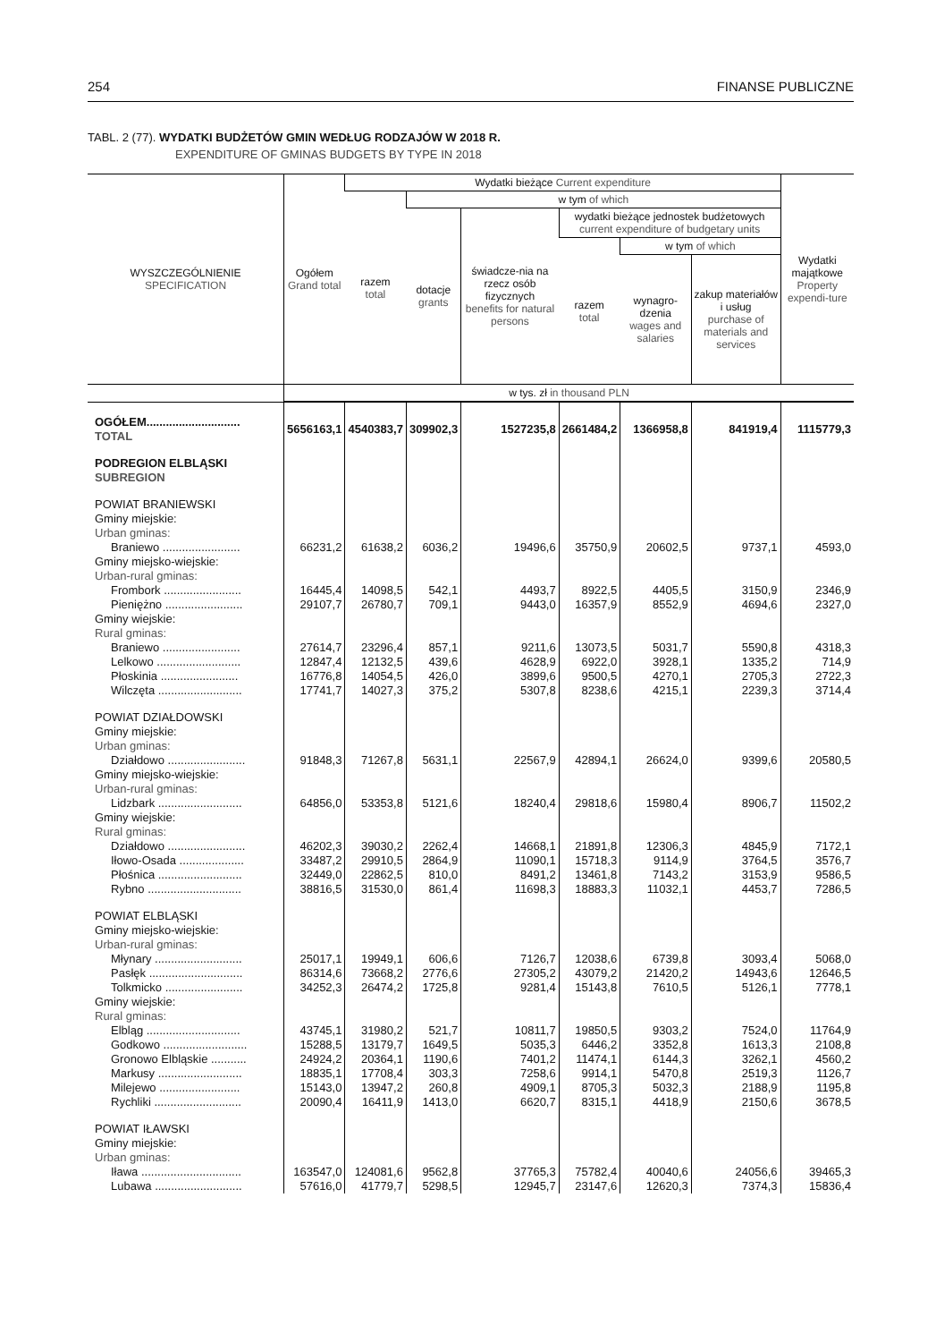254 FINANSE PUBLICZNE
TABL. 2 (77). WYDATKI BUDŻETÓW GMIN WEDŁUG RODZAJÓW W 2018 R.
EXPENDITURE OF GMINAS BUDGETS BY TYPE IN 2018
| WYSZCZEGÓLNIENIE SPECIFICATION | Ogółem Grand total | Wydatki bieżące Current expenditure | | | | | | Wydatki majątkowe Property expendi-ture |
| --- | --- | --- | --- | --- | --- | --- | --- | --- |
| | | razem total | w tym of which | | | | | |
| | | | dotacje grants | świadcze-nia na rzecz osób fizycznych benefits for natural persons | wydatki bieżące jednostek budżetowych current expenditure of budgetary units | | | |
| | | | | | razem total | w tym of which | | |
| | | | | | | wynagro-dzenia wages and salaries | zakup materiałów i usług purchase of materials and services | |
| | w tys. zł in thousand PLN | | | | | | | |
| OGÓŁEM............................. TOTAL | 5656163,1 | 4540383,7 | 309902,3 | 1527235,8 | 2661484,2 | 1366958,8 | 841919,4 | 1115779,3 |
| PODREGION ELBLĄSKI SUBREGION | | | | | | | | |
| POWIAT BRANIEWSKI Gminy miejskie: Urban gminas: | | | | | | | | |
| Braniewo ........................ | 66231,2 | 61638,2 | 6036,2 | 19496,6 | 35750,9 | 20602,5 | 9737,1 | 4593,0 |
| Gminy miejsko-wiejskie: Urban-rural gminas: | | | | | | | | |
| Frombork ........................ | 16445,4 | 14098,5 | 542,1 | 4493,7 | 8922,5 | 4405,5 | 3150,9 | 2346,9 |
| Pieniężno ........................ | 29107,7 | 26780,7 | 709,1 | 9443,0 | 16357,9 | 8552,9 | 4694,6 | 2327,0 |
| Gminy wiejskie: Rural gminas: | | | | | | | | |
| Braniewo ........................ | 27614,7 | 23296,4 | 857,1 | 9211,6 | 13073,5 | 5031,7 | 5590,8 | 4318,3 |
| Lelkowo .......................... | 12847,4 | 12132,5 | 439,6 | 4628,9 | 6922,0 | 3928,1 | 1335,2 | 714,9 |
| Płoskinia ........................ | 16776,8 | 14054,5 | 426,0 | 3899,6 | 9500,5 | 4270,1 | 2705,3 | 2722,3 |
| Wilczęta .......................... | 17741,7 | 14027,3 | 375,2 | 5307,8 | 8238,6 | 4215,1 | 2239,3 | 3714,4 |
| POWIAT DZIAŁDOWSKI Gminy miejskie: Urban gminas: | | | | | | | | |
| Działdowo ........................ | 91848,3 | 71267,8 | 5631,1 | 22567,9 | 42894,1 | 26624,0 | 9399,6 | 20580,5 |
| Gminy miejsko-wiejskie: Urban-rural gminas: | | | | | | | | |
| Lidzbark .......................... | 64856,0 | 53353,8 | 5121,6 | 18240,4 | 29818,6 | 15980,4 | 8906,7 | 11502,2 |
| Gminy wiejskie: Rural gminas: | | | | | | | | |
| Działdowo ........................ | 46202,3 | 39030,2 | 2262,4 | 14668,1 | 21891,8 | 12306,3 | 4845,9 | 7172,1 |
| Iłowo-Osada .................... | 33487,2 | 29910,5 | 2864,9 | 11090,1 | 15718,3 | 9114,9 | 3764,5 | 3576,7 |
| Płośnica .......................... | 32449,0 | 22862,5 | 810,0 | 8491,2 | 13461,8 | 7143,2 | 3153,9 | 9586,5 |
| Rybno ............................. | 38816,5 | 31530,0 | 861,4 | 11698,3 | 18883,3 | 11032,1 | 4453,7 | 7286,5 |
| POWIAT ELBLĄSKI Gminy miejsko-wiejskie: Urban-rural gminas: | | | | | | | | |
| Młynary ........................... | 25017,1 | 19949,1 | 606,6 | 7126,7 | 12038,6 | 6739,8 | 3093,4 | 5068,0 |
| Pasłęk ............................. | 86314,6 | 73668,2 | 2776,6 | 27305,2 | 43079,2 | 21420,2 | 14943,6 | 12646,5 |
| Tolkmicko ........................ | 34252,3 | 26474,2 | 1725,8 | 9281,4 | 15143,8 | 7610,5 | 5126,1 | 7778,1 |
| Gminy wiejskie: Rural gminas: | | | | | | | | |
| Elbląg ............................. | 43745,1 | 31980,2 | 521,7 | 10811,7 | 19850,5 | 9303,2 | 7524,0 | 11764,9 |
| Godkowo .......................... | 15288,5 | 13179,7 | 1649,5 | 5035,3 | 6446,2 | 3352,8 | 1613,3 | 2108,8 |
| Gronowo Elbląskie ........... | 24924,2 | 20364,1 | 1190,6 | 7401,2 | 11474,1 | 6144,3 | 3262,1 | 4560,2 |
| Markusy .......................... | 18835,1 | 17708,4 | 303,3 | 7258,6 | 9914,1 | 5470,8 | 2519,3 | 1126,7 |
| Milejewo ......................... | 15143,0 | 13947,2 | 260,8 | 4909,1 | 8705,3 | 5032,3 | 2188,9 | 1195,8 |
| Rychliki ........................... | 20090,4 | 16411,9 | 1413,0 | 6620,7 | 8315,1 | 4418,9 | 2150,6 | 3678,5 |
| POWIAT IŁAWSKI Gminy miejskie: Urban gminas: | | | | | | | | |
| Iława ............................... | 163547,0 | 124081,6 | 9562,8 | 37765,3 | 75782,4 | 40040,6 | 24056,6 | 39465,3 |
| Lubawa ........................... | 57616,0 | 41779,7 | 5298,5 | 12945,7 | 23147,6 | 12620,3 | 7374,3 | 15836,4 |